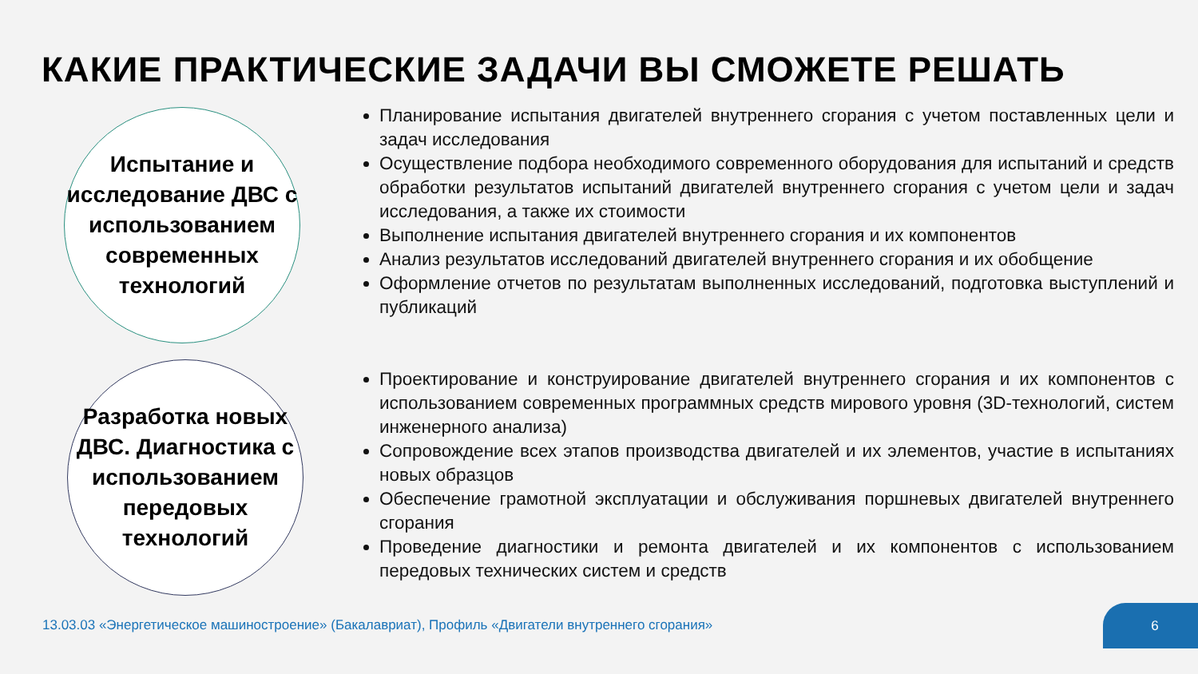КАКИЕ ПРАКТИЧЕСКИЕ ЗАДАЧИ ВЫ СМОЖЕТЕ РЕШАТЬ
Испытание и исследование ДВС с использованием современных технологий
Планирование испытания двигателей внутреннего сгорания с учетом поставленных цели и задач исследования
Осуществление подбора необходимого современного оборудования для испытаний и средств обработки результатов испытаний двигателей внутреннего сгорания с учетом цели и задач исследования, а также их стоимости
Выполнение испытания двигателей внутреннего сгорания и их компонентов
Анализ результатов исследований двигателей внутреннего сгорания и их обобщение
Оформление отчетов по результатам выполненных исследований, подготовка выступлений и публикаций
Разработка новых ДВС. Диагностика с использованием передовых технологий
Проектирование и конструирование двигателей внутреннего сгорания и их компонентов с использованием современных программных средств мирового уровня (3D-технологий, систем инженерного анализа)
Сопровождение всех этапов производства двигателей и их элементов, участие в испытаниях новых образцов
Обеспечение грамотной эксплуатации и обслуживания поршневых двигателей внутреннего сгорания
Проведение диагностики и ремонта двигателей и их компонентов с использованием передовых технических систем и средств
13.03.03 «Энергетическое машиностроение» (Бакалавриат), Профиль «Двигатели внутреннего сгорания»
6